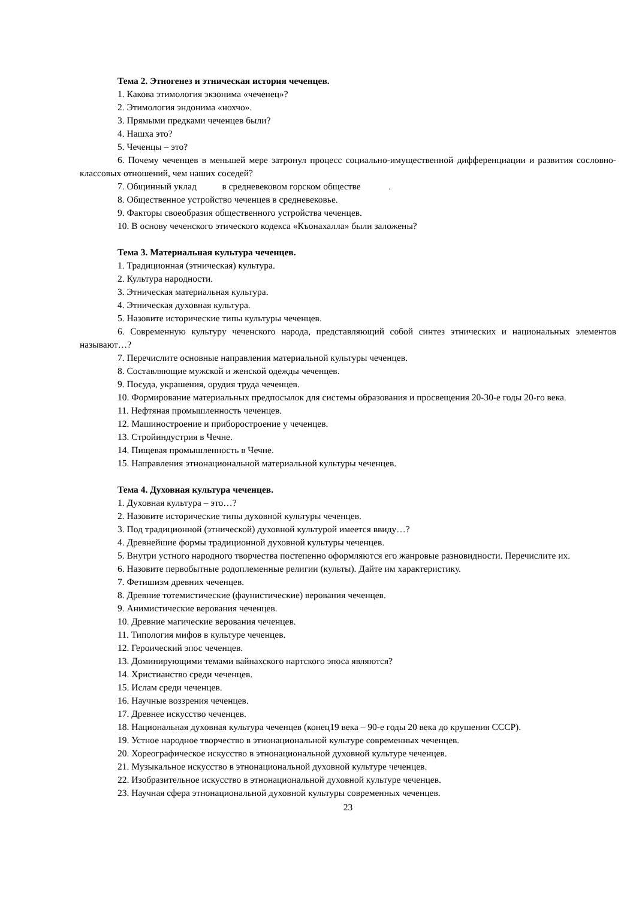Тема 2. Этногенез и этническая история чеченцев.
1. Какова этимология экзонима «чеченец»?
2. Этимология эндонима «нохчо».
3. Прямыми предками чеченцев были?
4. Нашха это?
5. Чеченцы – это?
6. Почему чеченцев в меньшей мере затронул процесс социально-имущественной дифференциации и развития сословно-классовых отношений, чем наших соседей?
7. Общинный уклад в средневековом горском обществе .
8. Общественное устройство чеченцев в средневековье.
9. Факторы своеобразия общественного устройства чеченцев.
10. В основу чеченского этического кодекса «Къонахалла» были заложены?
Тема 3. Материальная культура чеченцев.
1. Традиционная (этническая) культура.
2. Культура народности.
3. Этническая материальная культура.
4. Этническая духовная культура.
5. Назовите исторические типы культуры чеченцев.
6. Современную культуру чеченского народа, представляющий собой синтез этнических и национальных элементов называют…?
7. Перечислите основные направления материальной культуры чеченцев.
8. Составляющие мужской и женской одежды чеченцев.
9. Посуда, украшения, орудия труда чеченцев.
10. Формирование материальных предпосылок для системы образования и просвещения 20-30-е годы 20-го века.
11. Нефтяная промышленность чеченцев.
12. Машиностроение и приборостроение у чеченцев.
13. Стройиндустрия в Чечне.
14. Пищевая промышленность в Чечне.
15. Направления этнонациональной материальной культуры чеченцев.
Тема 4. Духовная культура чеченцев.
1. Духовная культура – это…?
2. Назовите исторические типы духовной культуры чеченцев.
3. Под традиционной (этнической) духовной культурой имеется ввиду…?
4. Древнейшие формы традиционной духовной культуры чеченцев.
5. Внутри устного народного творчества постепенно оформляются его жанровые разновидности. Перечислите их.
6. Назовите первобытные родоплеменные религии (культы). Дайте им характеристику.
7. Фетишизм древних чеченцев.
8. Древние тотемистические (фаунистические) верования чеченцев.
9. Анимистические верования чеченцев.
10. Древние магические верования чеченцев.
11. Типология мифов в культуре чеченцев.
12. Героический эпос чеченцев.
13. Доминирующими темами вайнахского нартского эпоса являются?
14. Христианство среди чеченцев.
15. Ислам среди чеченцев.
16. Научные воззрения чеченцев.
17. Древнее искусство чеченцев.
18. Национальная духовная культура чеченцев (конец19 века – 90-е годы 20 века до крушения СССР).
19. Устное народное творчество в этнонациональной культуре современных чеченцев.
20. Хореографическое искусство в этнонациональной духовной культуре чеченцев.
21. Музыкальное искусство в этнонациональной духовной культуре чеченцев.
22. Изобразительное искусство в этнонациональной духовной культуре чеченцев.
23. Научная сфера этнонациональной духовной культуры современных чеченцев.
23